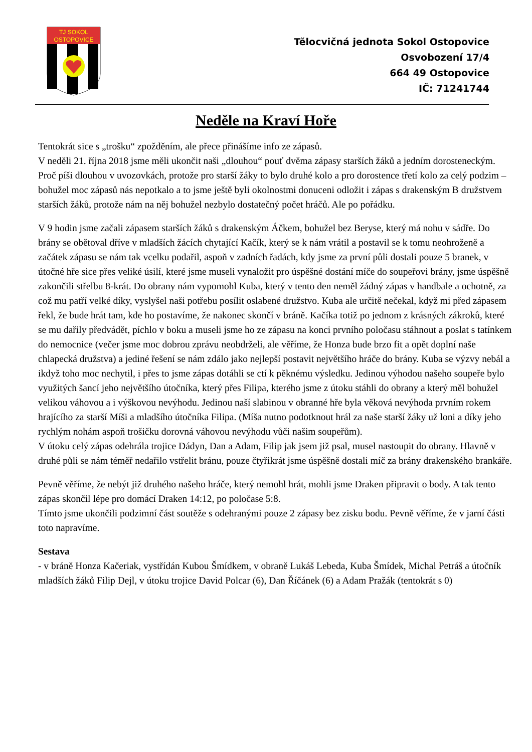TJ SOKOL
OSTOPOVICE
Tělocvičná jednota Sokol Ostopovice
Osvobození 17/4
664 49 Ostopovice
IČ: 71241744
Neděle na Kraví Hoře
Tentokrát sice s „trošku“ zpožděním, ale přece přinášíme info ze zápasů.
V neděli 21. října 2018 jsme měli ukončit naši „dlouhou“ pouť dvěma zápasy starších žáků a jedním dorosteneckým. Proč píši dlouhou v uvozovkách, protože pro starší žáky to bylo druhé kolo a pro dorostence třetí kolo za celý podzim – bohužel moc zápasů nás nepotkalo a to jsme ještě byli okolnostmi donuceni odložit i zápas s drakenským B družstvem starších žáků, protože nám na něj bohužel nezbylo dostatečný počet hráčů. Ale po pořádku.
V 9 hodin jsme začali zápasem starších žáků s drakenským Áčkem, bohužel bez Beryse, který má nohu v sádře. Do brány se obětoval dříve v mladších žácích chytající Kačík, který se k nám vrátil a postavil se k tomu neohroženě a začátek zápasu se nám tak vcelku podařil, aspoň v zadních řadách, kdy jsme za první půli dostali pouze 5 branek, v útočné hře sice přes veliké úsilí, které jsme museli vynaložit pro úspěšné dostání míče do soupeřovi brány, jsme úspěšně zakončili střelbu 8-krát. Do obrany nám vypomohl Kuba, který v tento den neměl žádný zápas v handbale a ochotně, za což mu patří velké díky, vyslyšel naši potřebu posílit oslabené družstvo. Kuba ale určitě nečekal, když mi před zápasem řekl, že bude hrát tam, kde ho postavíme, že nakonec skončí v bráně. Kačíka totiž po jednom z krásných zákroků, které se mu dařily předvádět, píchlo v boku a museli jsme ho ze zápasu na konci prvního poločasu stáhnout a poslat s tatínkem do nemocnice (večer jsme moc dobrou zprávu neobdrželi, ale věříme, že Honza bude brzo fit a opět doplní naše chlapecká družstva) a jediné řešení se nám zdálo jako nejlepší postavit největšího hráče do brány. Kuba se výzvy nebál a ikdyž toho moc nechytil, i přes to jsme zápas dotáhli se ctí k pěknému výsledku. Jedinou výhodou našeho soupeře bylo využitých šancí jeho největšího útočníka, který přes Filipa, kterého jsme z útoku stáhli do obrany a který měl bohužel velikou váhovou a i výškovou nevýhodu. Jedinou naší slabinou v obranné hře byla věková nevýhoda prvním rokem hrajícího za starší Míši a mladšího útočníka Filipa. (Míša nutno podotknout hrál za naše starší žáky už loni a díky jeho rychlým nohám aspoň trošičku dorovná váhovou nevýhodu vůči našim soupeřům).
V útoku celý zápas odehrála trojice Dádyn, Dan a Adam, Filip jak jsem již psal, musel nastoupit do obrany. Hlavně v druhé půli se nám téměř nedařilo vstřelit bránu, pouze čtyřikrát jsme úspěšně dostali míč za brány drakenského brankáře.
Pevně věříme, že nebýt již druhého našeho hráče, který nemohl hrát, mohli jsme Draken připravit o body. A tak tento zápas skončil lépe pro domácí Draken 14:12, po poločase 5:8.
Tímto jsme ukončili podzimní část soutěže s odehranými pouze 2 zápasy bez zisku bodu. Pevně věříme, že v jarní části toto napravíme.
Sestava
- v bráně Honza Kačeriak, vystřídán Kubou Šmídkem, v obraně Lukáš Lebeda, Kuba Šmídek, Michal Petráš a útočník mladších žáků Filip Dejl, v útoku trojice David Polcar (6), Dan Říčánek (6) a Adam Pražák (tentokrát s 0)